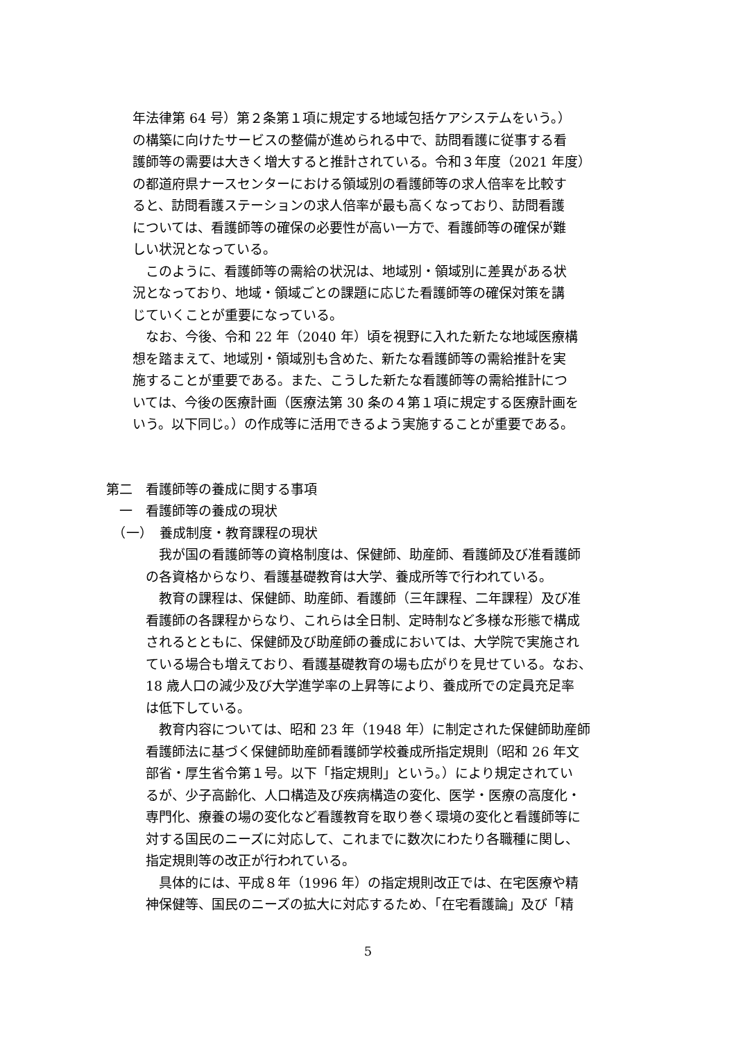年法律第 64 号）第２条第１項に規定する地域包括ケアシステムをいう。）
の構築に向けたサービスの整備が進められる中で、訪問看護に従事する看
護師等の需要は大きく増大すると推計されている。令和３年度（2021 年度）
の都道府県ナースセンターにおける領域別の看護師等の求人倍率を比較す
ると、訪問看護ステーションの求人倍率が最も高くなっており、訪問看護
については、看護師等の確保の必要性が高い一方で、看護師等の確保が難
しい状況となっている。
　このように、看護師等の需給の状況は、地域別・領域別に差異がある状
況となっており、地域・領域ごとの課題に応じた看護師等の確保対策を講
じていくことが重要になっている。
　なお、今後、令和 22 年（2040 年）頃を視野に入れた新たな地域医療構
想を踏まえて、地域別・領域別も含めた、新たな看護師等の需給推計を実
施することが重要である。また、こうした新たな看護師等の需給推計につ
いては、今後の医療計画（医療法第 30 条の４第１項に規定する医療計画を
いう。以下同じ。）の作成等に活用できるよう実施することが重要である。
第二　看護師等の養成に関する事項
　一　看護師等の養成の現状
　（一）　養成制度・教育課程の現状
　我が国の看護師等の資格制度は、保健師、助産師、看護師及び准看護師
の各資格からなり、看護基礎教育は大学、養成所等で行われている。
　教育の課程は、保健師、助産師、看護師（三年課程、二年課程）及び准
看護師の各課程からなり、これらは全日制、定時制など多様な形態で構成
されるとともに、保健師及び助産師の養成においては、大学院で実施され
ている場合も増えており、看護基礎教育の場も広がりを見せている。なお、
18 歳人口の減少及び大学進学率の上昇等により、養成所での定員充足率
は低下している。
　教育内容については、昭和 23 年（1948 年）に制定された保健師助産師
看護師法に基づく保健師助産師看護師学校養成所指定規則（昭和 26 年文
部省・厚生省令第１号。以下「指定規則」という。）により規定されてい
るが、少子高齢化、人口構造及び疾病構造の変化、医学・医療の高度化・
専門化、療養の場の変化など看護教育を取り巻く環境の変化と看護師等に
対する国民のニーズに対応して、これまでに数次にわたり各職種に関し、
指定規則等の改正が行われている。
　具体的には、平成８年（1996 年）の指定規則改正では、在宅医療や精
神保健等、国民のニーズの拡大に対応するため、「在宅看護論」及び「精
5